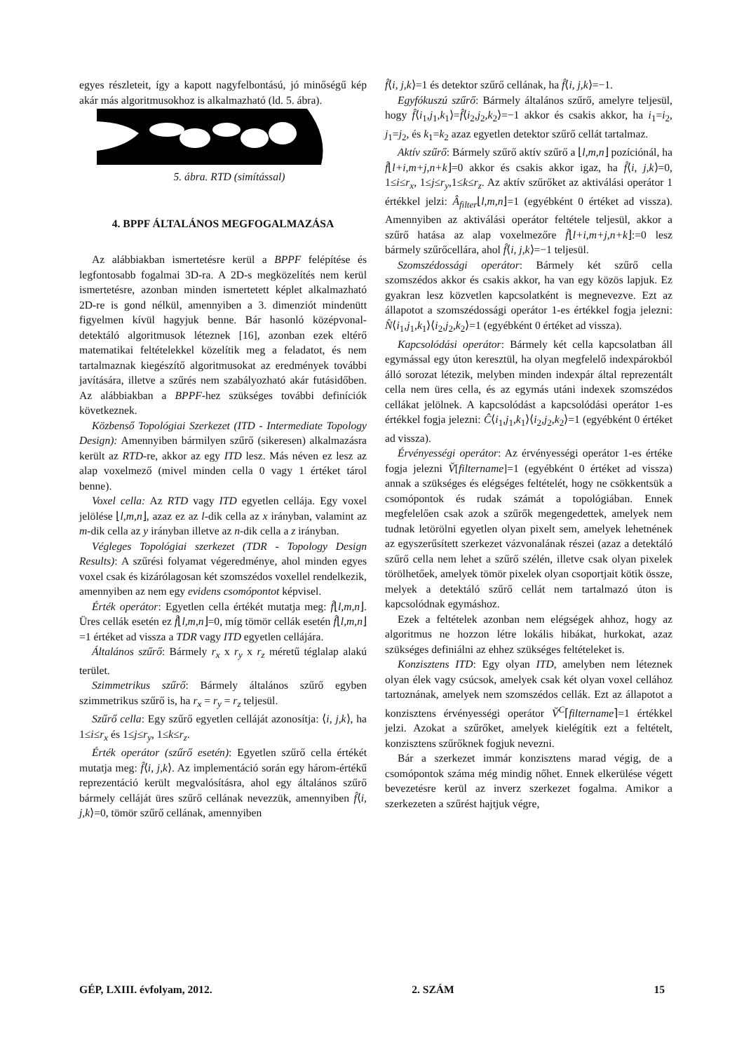egyes részleteit, így a kapott nagyfelbontású, jó minőségű kép akár más algoritmusokhoz is alkalmazható (ld. 5. ábra).
5. ábra. RTD (simítással)
4. BPPF ÁLTALÁNOS MEGFOGALMAZÁSA
Az alábbiakban ismertetésre kerül a BPPF felépítése és legfontosabb fogalmai 3D-ra. A 2D-s megközelítés nem kerül ismertetésre, azonban minden ismertetett képlet alkalmazható 2D-re is gond nélkül, amennyiben a 3. dimenziót mindenütt figyelmen kívül hagyjuk benne. Bár hasonló középvonal-detektáló algoritmusok léteznek [16], azonban ezek eltérő matematikai feltételekkel közelítik meg a feladatot, és nem tartalmaznak kiegészítő algoritmusokat az eredmények további javítására, illetve a szűrés nem szabályozható akár futásidőben. Az alábbiakban a BPPF-hez szükséges további definíciók következnek.
Közbenső Topológiai Szerkezet (ITD - Intermediate Topology Design): Amennyiben bármilyen szűrő (sikeresen) alkalmazásra került az RTD-re, akkor az egy ITD lesz. Más néven ez lesz az alap voxelmező (mivel minden cella 0 vagy 1 értéket tárol benne).
Voxel cella: Az RTD vagy ITD egyetlen cellája. Egy voxel jelölése ⌊l,m,n⌋, azaz ez az l-dik cella az x irányban, valamint az m-dik cella az y irányban illetve az n-dik cella a z irányban.
Végleges Topológiai szerkezet (TDR - Topology Design Results): A szűrési folyamat végeredménye, ahol minden egyes voxel csak és kizárólagosan két szomszédos voxellel rendelkezik, amennyiben az nem egy evidens csomópontot képvisel.
Érték operátor: Egyetlen cella értékét mutatja meg: f̂⌊l,m,n⌋. Üres cellák esetén ez f̂⌊l,m,n⌋=0, míg tömör cellák esetén f̂⌊l,m,n⌋=1 értéket ad vissza a TDR vagy ITD egyetlen cellájára.
Általános szűrő: Bármely r<sub>x</sub> x r<sub>y</sub> x r<sub>z</sub> méretű téglalap alakú terület.
Szimmetrikus szűrő: Bármely általános szűrő egyben szimmetrikus szűrő is, ha r<sub>x</sub> = r<sub>y</sub> = r<sub>z</sub> teljesül.
Szűrő cella: Egy szűrő egyetlen celláját azonosítja: ⟨i, j,k⟩, ha 1≤i≤r<sub>x</sub> és 1≤j≤r<sub>y</sub>, 1≤k≤r<sub>z</sub>.
Érték operátor (szűrő esetén): Egyetlen szűrő cella értékét mutatja meg: f̂⟨i, j,k⟩. Az implementáció során egy három-értékű reprezentáció került megvalósításra, ahol egy általános szűrő bármely celláját üres szűrő cellának nevezzük, amennyiben f̂⟨i, j,k⟩=0, tömör szűrő cellának, amennyiben
f̂⟨i, j,k⟩=1 és detektor szűrő cellának, ha f̂⟨i, j,k⟩=−1.
Egyfókuszú szűrő: Bármely általános szűrő, amelyre teljesül, hogy f̂⟨i<sub>1</sub>,j<sub>1</sub>,k<sub>1</sub>⟩=f̂⟨i<sub>2</sub>,j<sub>2</sub>,k<sub>2</sub>⟩=−1 akkor és csakis akkor, ha i<sub>1</sub>=i<sub>2</sub>, j<sub>1</sub>=j<sub>2</sub>, és k<sub>1</sub>=k<sub>2</sub> azaz egyetlen detektor szűrő cellát tartalmaz.
Aktív szűrő: Bármely szűrő aktív szűrő a ⌊l,m,n⌋ pozíciónál, ha f̂⌊l+i,m+j,n+k⌋=0 akkor és csakis akkor igaz, ha f̂⟨i, j,k⟩=0, 1≤i≤r<sub>x</sub>, 1≤j≤r<sub>y</sub>,1≤k≤r<sub>z</sub>. Az aktív szűrőket az aktiválási operátor 1 értékkel jelzi: Â<sub>filter</sub>⌊l,m,n⌋=1 (egyébként 0 értéket ad vissza). Amennyiben az aktiválási operátor feltétele teljesül, akkor a szűrő hatása az alap voxelmezőre f̂⌊l+i,m+j,n+k⌋:=0 lesz bármely szűrőcellára, ahol f̂⟨i, j,k⟩=−1 teljesül.
Szomszédossági operátor: Bármely két szűrő cella szomszédos akkor és csakis akkor, ha van egy közös lapjuk. Ez gyakran lesz közvetlen kapcsolatként is megnevezve. Ezt az állapotot a szomszédossági operátor 1-es értékkel fogja jelezni: N̂⟨i<sub>1</sub>,j<sub>1</sub>,k<sub>1</sub>⟩⟨i<sub>2</sub>,j<sub>2</sub>,k<sub>2</sub>⟩=1 (egyébként 0 értéket ad vissza).
Kapcsolódási operátor: Bármely két cella kapcsolatban áll egymással egy úton keresztül, ha olyan megfelelő indexpárokból álló sorozat létezik, melyben minden indexpár által reprezentált cella nem üres cella, és az egymás utáni indexek szomszédos cellákat jelölnek. A kapcsolódást a kapcsolódási operátor 1-es értékkel fogja jelezni: Ĉ⟨i<sub>1</sub>,j<sub>1</sub>,k<sub>1</sub>⟩⟨i<sub>2</sub>,j<sub>2</sub>,k<sub>2</sub>⟩=1 (egyébként 0 értéket ad vissza).
Érvényességi operátor: Az érvényességi operátor 1-es értéke fogja jelezni V̆[filtername]=1 (egyébként 0 értéket ad vissza) annak a szükséges és elégséges feltételét, hogy ne csökkentsük a csomópontok és rudak számát a topológiában. Ennek megfelelően csak azok a szűrők megengedettek, amelyek nem tudnak letörölni egyetlen olyan pixelt sem, amelyek lehetnének az egyszerűsített szerkezet vázvonalának részei (azaz a detektáló szűrő cella nem lehet a szűrő szélén, illetve csak olyan pixelek törölhetőek, amelyek tömör pixelek olyan csoportjait kötik össze, melyek a detektáló szűrő cellát nem tartalmazó úton is kapcsolódnak egymáshoz.
Ezek a feltételek azonban nem elégségek ahhoz, hogy az algoritmus ne hozzon létre lokális hibákat, hurkokat, azaz szükséges definiálni az ehhez szükséges feltételeket is.
Konzisztens ITD: Egy olyan ITD, amelyben nem léteznek olyan élek vagy csúcsok, amelyek csak két olyan voxel cellához tartoznának, amelyek nem szomszédos cellák. Ezt az állapotot a konzisztens érvényességi operátor V̆<sup>C</sup>⌈filtername⌉=1 értékkel jelzi. Azokat a szűrőket, amelyek kielégítik ezt a feltételt, konzisztens szűrőknek fogjuk nevezni.
Bár a szerkezet immár konzisztens marad végig, de a csomópontok száma még mindig nőhet. Ennek elkerülése végett bevezetésre kerül az inverz szerkezet fogalma. Amikor a szerkezeten a szűrést hajtjuk végre,
GÉP, LXIII. évfolyam, 2012. 2. SZÁM 15